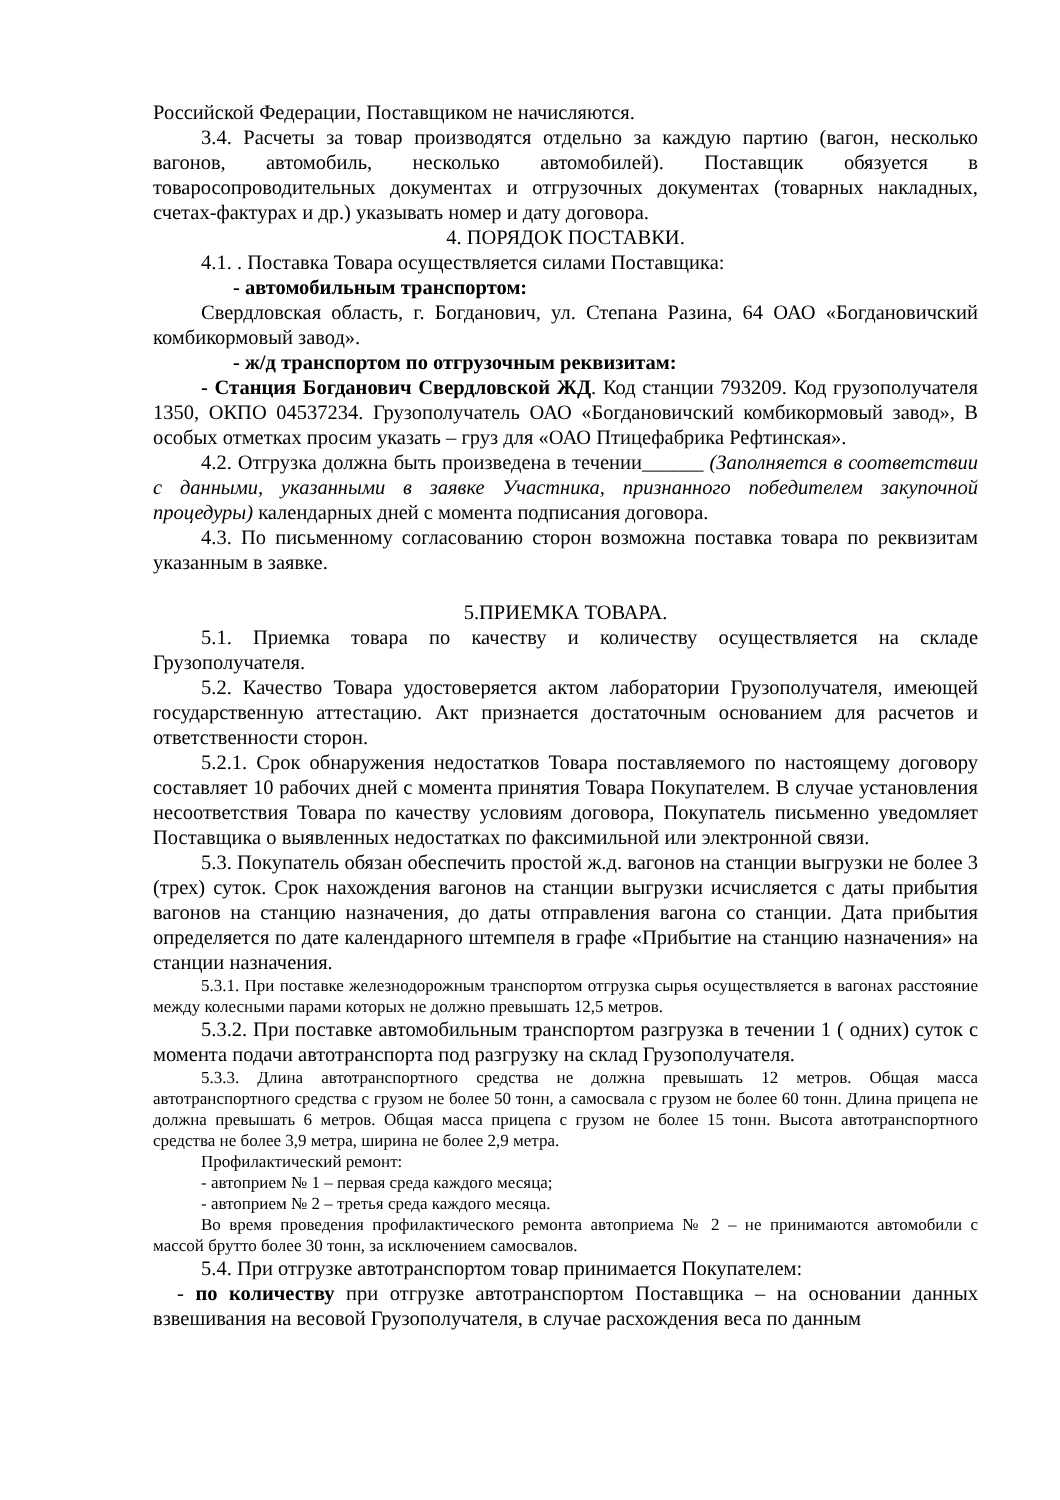Российской Федерации, Поставщиком не начисляются.
3.4. Расчеты за товар производятся отдельно за каждую партию (вагон, несколько вагонов, автомобиль, несколько автомобилей). Поставщик обязуется в товаросопроводительных документах и отгрузочных документах (товарных накладных, счетах-фактурах и др.) указывать номер и дату договора.
4. ПОРЯДОК ПОСТАВКИ.
4.1. . Поставка Товара осуществляется силами Поставщика:
- автомобильным транспортом:
Свердловская область, г. Богданович, ул. Степана Разина, 64 ОАО «Богдановичский комбикормовый завод».
- ж/д транспортом по отгрузочным реквизитам:
- Станция Богданович Свердловской ЖД. Код станции 793209. Код грузополучателя 1350, ОКПО 04537234. Грузополучатель ОАО «Богдановичский комбикормовый завод», В особых отметках просим указать – груз для «ОАО Птицефабрика Рефтинская».
4.2. Отгрузка должна быть произведена в течении______ (Заполняется в соответствии с данными, указанными в заявке Участника, признанного победителем закупочной процедуры) календарных дней с момента подписания договора.
4.3. По письменному согласованию сторон возможна поставка товара по реквизитам указанным в заявке.
5.ПРИЕМКА ТОВАРА.
5.1. Приемка товара по качеству и количеству осуществляется на складе Грузополучателя.
5.2. Качество Товара удостоверяется актом лаборатории Грузополучателя, имеющей государственную аттестацию. Акт признается достаточным основанием для расчетов и ответственности сторон.
5.2.1. Срок обнаружения недостатков Товара поставляемого по настоящему договору составляет 10 рабочих дней с момента принятия Товара Покупателем. В случае установления несоответствия Товара по качеству условиям договора, Покупатель письменно уведомляет Поставщика о выявленных недостатках по факсимильной или электронной связи.
5.3. Покупатель обязан обеспечить простой ж.д. вагонов на станции выгрузки не более 3 (трех) суток. Срок нахождения вагонов на станции выгрузки исчисляется с даты прибытия вагонов на станцию назначения, до даты отправления вагона со станции. Дата прибытия определяется по дате календарного штемпеля в графе «Прибытие на станцию назначения» на станции назначения.
5.3.1. При поставке железнодорожным транспортом отгрузка сырья осуществляется в вагонах расстояние между колесными парами которых не должно превышать 12,5 метров.
5.3.2. При поставке автомобильным транспортом разгрузка в течении 1 ( одних) суток с момента подачи автотранспорта под разгрузку на склад Грузополучателя.
5.3.3. Длина автотранспортного средства не должна превышать 12 метров. Общая масса автотранспортного средства с грузом не более 50 тонн, а самосвала с грузом не более 60 тонн. Длина прицепа не должна превышать 6 метров. Общая масса прицепа с грузом не более 15 тонн. Высота автотранспортного средства не более 3,9 метра, ширина не более 2,9 метра.
Профилактический ремонт:
- автоприем № 1 – первая среда каждого месяца;
- автоприем № 2 – третья среда каждого месяца.
Во время проведения профилактического ремонта автоприема № 2 – не принимаются автомобили с массой брутто более 30 тонн, за исключением самосвалов.
5.4. При отгрузке автотранспортом товар принимается Покупателем:
- по количеству при отгрузке автотранспортом Поставщика – на основании данных взвешивания на весовой Грузополучателя, в случае расхождения веса по данным